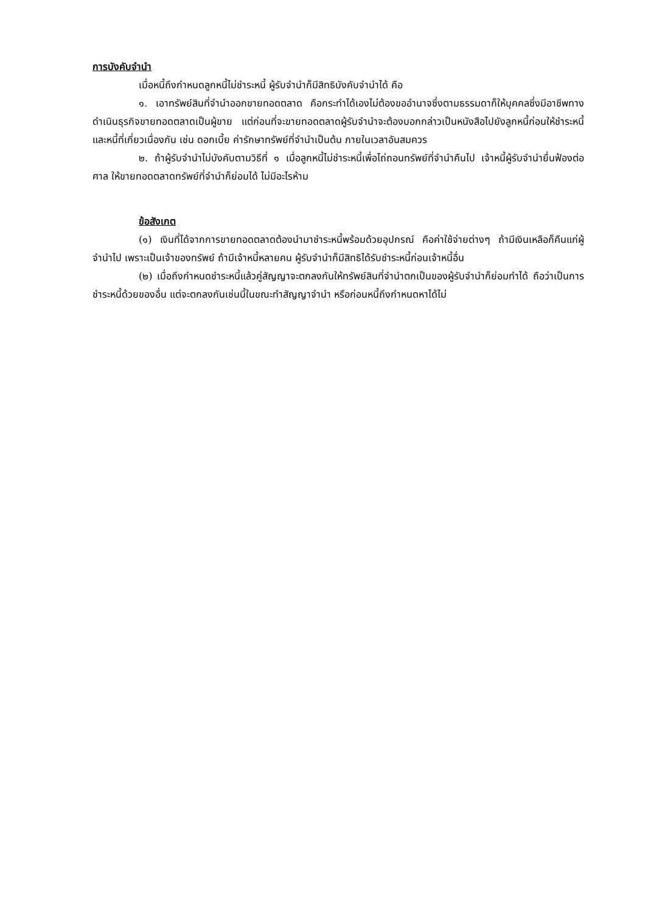การบังคับจำนำ
เมื่อหนี้ถึงกำหนดลูกหนี้ไม่ชำระหนี้ ผู้รับจำนำก็มีสิทธิบังคับจำนำได้ คือ
๑. เอาทรัพย์สินที่จำนำออกขายทอดตลาด คือกระทำได้เองไม่ต้องขออำนาจซึ่งตามธรรมดาก็ให้บุคคลซึ่งมีอาชีพทางดำเนินธุรกิจขายทอดตลาดเป็นผู้ขาย แต่ก่อนที่จะขายทอดตลาดผู้รับจำนำจะต้องบอกกล่าวเป็นหนังสือไปยังลูกหนี้ก่อนให้ชำระหนี้และหนี้ที่เกี่ยวเนื่องกัน เช่น ดอกเบี้ย ค่ารักษาทรัพย์ที่จำนำเป็นต้น ภายในเวลาอันสมควร
๒. ถ้าผู้รับจำนำไม่บังคับตามวิธีที่ ๑ เมื่อลูกหนี้ไม่ชำระหนี้เพื่อไถ่ถอนทรัพย์ที่จำนำคืนไป เจ้าหนี้ผู้รับจำนำยื่นฟ้องต่อศาล ให้ขายทอดตลาดทรัพย์ที่จำนำก็ย่อมได้ ไม่มีอะไรห้าม
ข้อสังเกต
(๑) เงินที่ได้จากการขายทอดตลาดต้องนำมาชำระหนี้พร้อมด้วยอุปกรณ์ คือค่าใช้จ่ายต่างๆ ถ้ามีเงินเหลือก็คืนแก่ผู้จำนำไป เพราะเป็นเจ้าของทรัพย์ ถ้ามีเจ้าหนี้หลายคน ผู้รับจำนำก็มีสิทธิได้รับชำระหนี้ก่อนเจ้าหนี้อื่น
(๒) เมื่อถึงกำหนดชำระหนี้แล้วคู่สัญญาจะตกลงกันให้ทรัพย์สินที่จำนำตกเป็นของผู้รับจำนำก็ย่อมทำได้ ถือว่าเป็นการชำระหนี้ด้วยของอื่น แต่จะตกลงกันเช่นนี้ในขณะทำสัญญาจำนำ หรือก่อนหนี้ถึงกำหนดหาได้ไม่